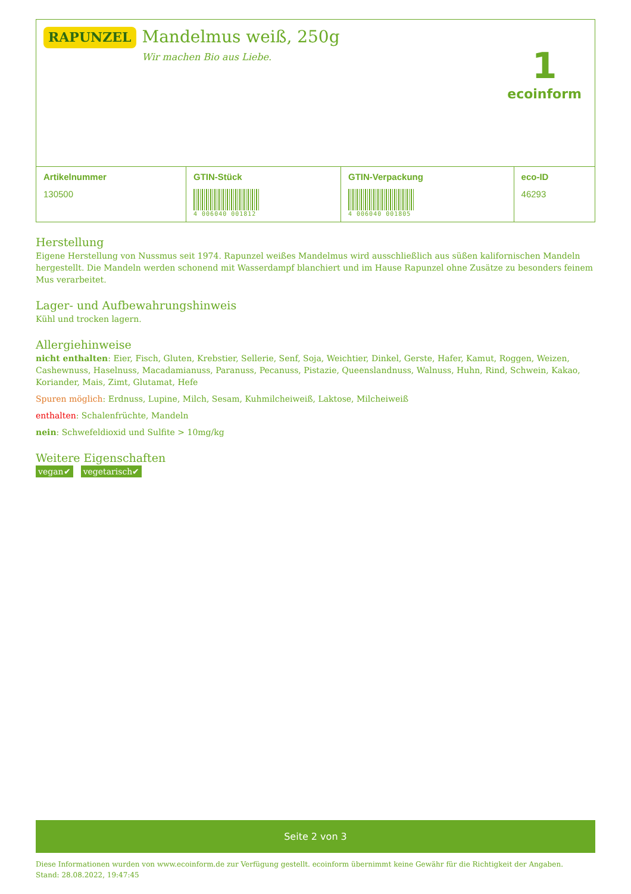RAPUNZEL
Mandelmus weiß, 250g
Wir machen Bio aus Liebe.
1
ecoinform
| Artikelnummer | GTIN-Stück | GTIN-Verpackung | eco-ID |
| --- | --- | --- | --- |
| 130500 | 4 006040 001812 | 4 006040 001805 | 46293 |
Herstellung
Eigene Herstellung von Nussmus seit 1974. Rapunzel weißes Mandelmus wird ausschließlich aus süßen kalifornischen Mandeln hergestellt. Die Mandeln werden schonend mit Wasserdampf blanchiert und im Hause Rapunzel ohne Zusätze zu besonders feinem Mus verarbeitet.
Lager- und Aufbewahrungshinweis
Kühl und trocken lagern.
Allergiehinweise
nicht enthalten: Eier, Fisch, Gluten, Krebstier, Sellerie, Senf, Soja, Weichtier, Dinkel, Gerste, Hafer, Kamut, Roggen, Weizen, Cashewnuss, Haselnuss, Macadamianuss, Paranuss, Pecanuss, Pistazie, Queenslandnuss, Walnuss, Huhn, Rind, Schwein, Kakao, Koriander, Mais, Zimt, Glutamat, Hefe
Spuren möglich: Erdnuss, Lupine, Milch, Sesam, Kuhmilcheiweiß, Laktose, Milcheiweiß
enthalten: Schalenfrüchte, Mandeln
nein: Schwefeldioxid und Sulfite > 10mg/kg
Weitere Eigenschaften
vegan✔ vegetarisch✔
Seite 2 von 3
Diese Informationen wurden von www.ecoinform.de zur Verfügung gestellt. ecoinform übernimmt keine Gewähr für die Richtigkeit der Angaben.
Stand: 28.08.2022, 19:47:45